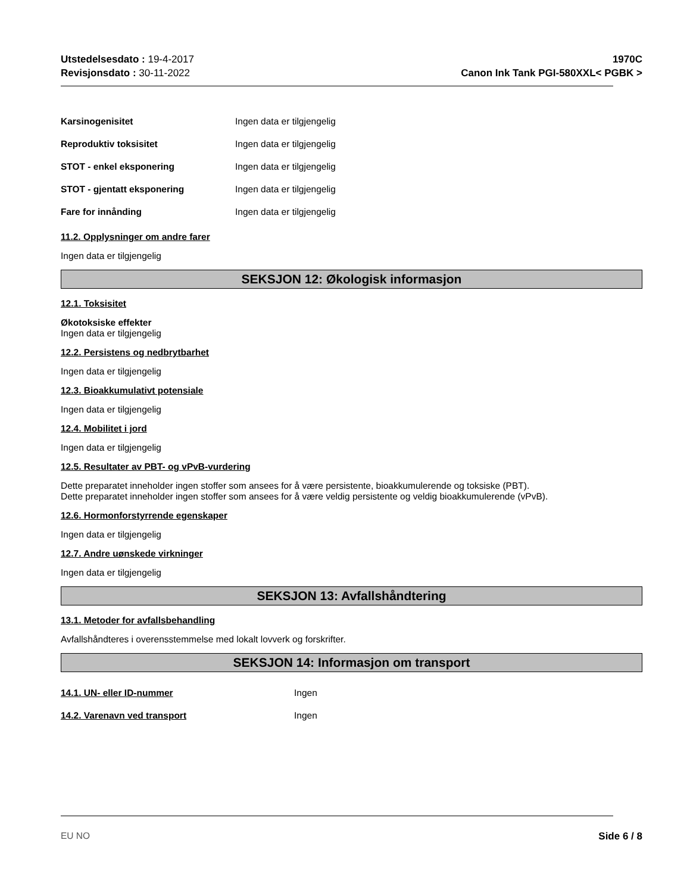Utstedelsesdato : 19-4-2017
Revisjonsdato : 30-11-2022
1970C
Canon Ink Tank PGI-580XXL< PGBK >
Karsinogenisitet Ingen data er tilgjengelig
Reproduktiv toksisitet Ingen data er tilgjengelig
STOT - enkel eksponering Ingen data er tilgjengelig
STOT - gjentatt eksponering Ingen data er tilgjengelig
Fare for innånding Ingen data er tilgjengelig
11.2. Opplysninger om andre farer
Ingen data er tilgjengelig
SEKSJON 12: Økologisk informasjon
12.1. Toksisitet
Økotoksiske effekter
Ingen data er tilgjengelig
12.2. Persistens og nedbrytbarhet
Ingen data er tilgjengelig
12.3. Bioakkumulativt potensiale
Ingen data er tilgjengelig
12.4. Mobilitet i jord
Ingen data er tilgjengelig
12.5. Resultater av PBT- og vPvB-vurdering
Dette preparatet inneholder ingen stoffer som ansees for å være persistente, bioakkumulerende og toksiske (PBT).
Dette preparatet inneholder ingen stoffer som ansees for å være veldig persistente og veldig bioakkumulerende (vPvB).
12.6. Hormonforstyrrende egenskaper
Ingen data er tilgjengelig
12.7. Andre uønskede virkninger
Ingen data er tilgjengelig
SEKSJON 13: Avfallshåndtering
13.1. Metoder for avfallsbehandling
Avfallshåndteres i overensstemmelse med lokalt lovverk og forskrifter.
SEKSJON 14: Informasjon om transport
14.1. UN- eller ID-nummer Ingen
14.2. Varenavn ved transport Ingen
EU NO Side 6 / 8